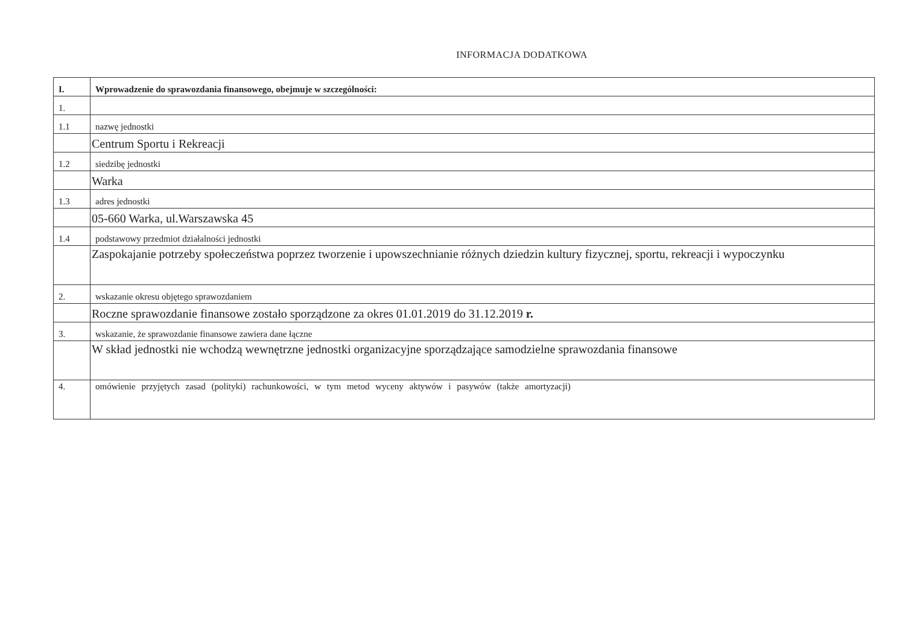INFORMACJA DODATKOWA
| I. | Wprowadzenie do sprawozdania finansowego, obejmuje w szczególności: |
| 1. | |
| 1.1 | nazwę jednostki |
| | Centrum Sportu i Rekreacji |
| 1.2 | siedzibę jednostki |
| | Warka |
| 1.3 | adres jednostki |
| | 05-660 Warka, ul.Warszawska 45 |
| 1.4 | podstawowy przedmiot działalności jednostki |
| | Zaspokajanie potrzeby społeczeństwa poprzez tworzenie i upowszechnianie różnych dziedzin kultury fizycznej, sportu, rekreacji i wypoczynku |
| 2. | wskazanie okresu objętego sprawozdaniem |
| | Roczne sprawozdanie finansowe zostało sporządzone za okres 01.01.2019 do 31.12.2019 r. |
| 3. | wskazanie, że sprawozdanie finansowe zawiera dane łączne |
| | W skład jednostki nie wchodzą wewnętrzne jednostki organizacyjne sporządzające samodzielne sprawozdania finansowe |
| 4. | omówienie przyjętych zasad (polityki) rachunkowości, w tym metod wyceny aktywów i pasywów (także amortyzacji) |